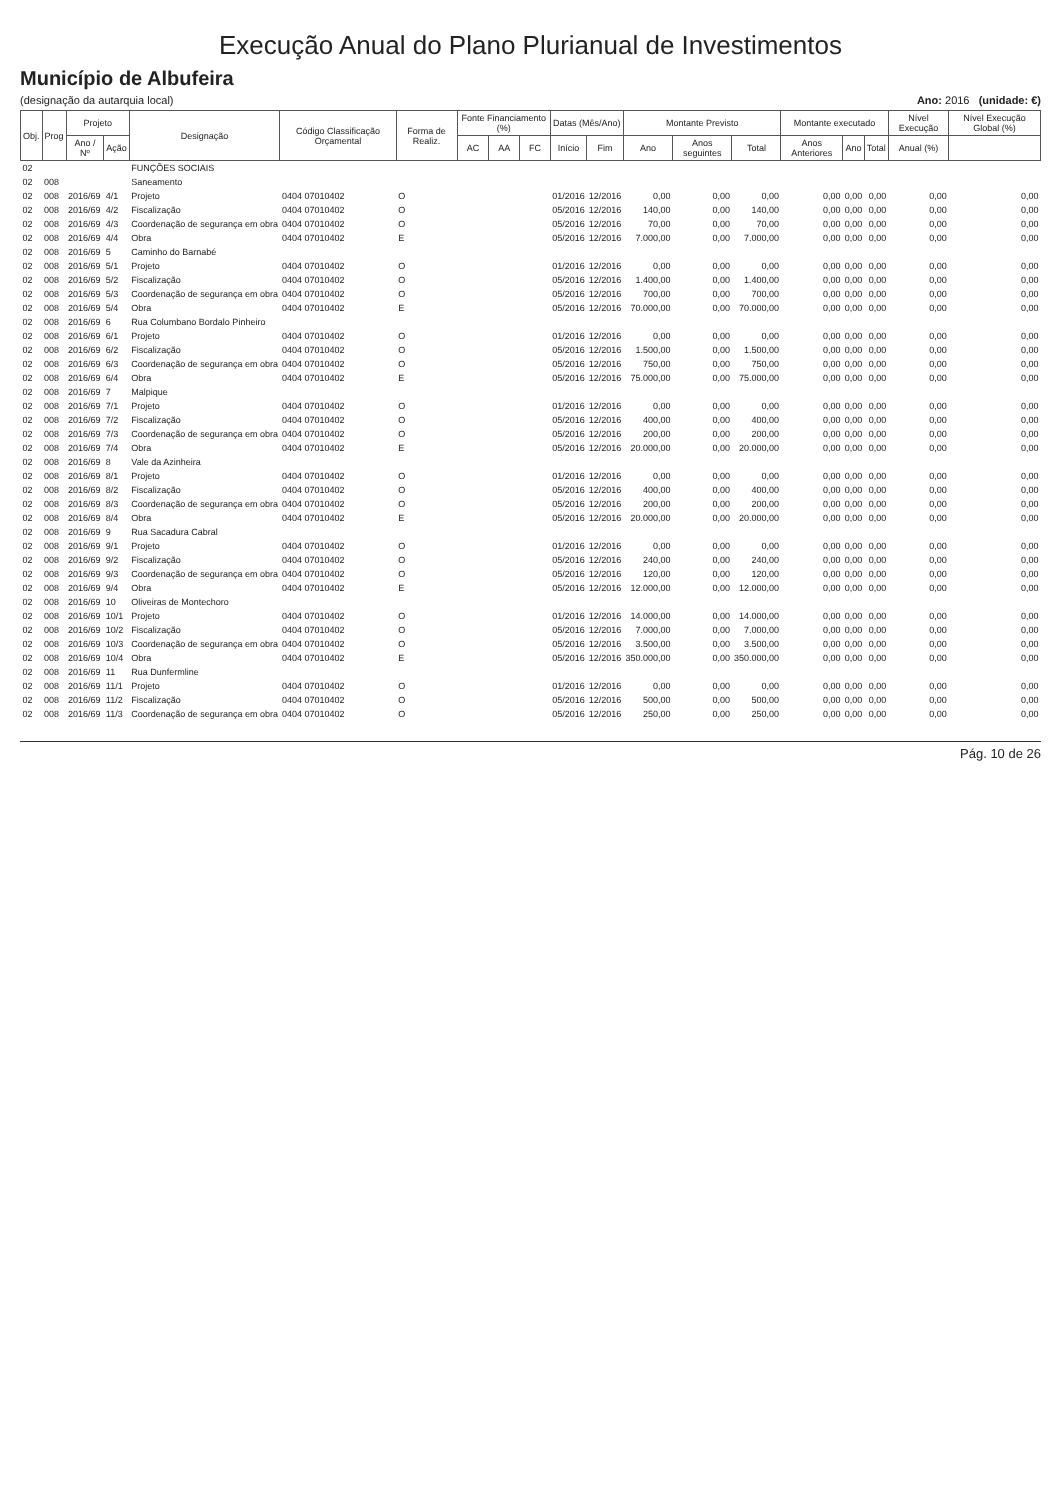Execução Anual do Plano Plurianual de Investimentos
Município de Albufeira
(designação da autarquia local) Ano: 2016 (unidade: €)
| Obj. | Prog | Projeto | | Designação | Código Classificação Orçamental | Forma de Realiz. | Fonte Financiamento (%) | | | Datas (Mês/Ano) | | Montante Previsto | | | Montante executado | | | Nível Execução | Nível Execução Global (%) |
| --- | --- | --- | --- | --- | --- | --- | --- | --- | --- | --- | --- | --- | --- | --- | --- | --- | --- | --- | --- |
| | | Ano / Nº | Ação | | | | AC | AA | FC | Início | Fim | Ano | Anos seguintes | Total | Anos Anteriores | Ano | Total | Anual (%) | |
| 02 | | | | FUNÇÕES SOCIAIS | | | | | | | | | | | | | | | |
| 02 | 008 | | | Saneamento | | | | | | | | | | | | | | | |
| 02 | 008 | 2016/69 | 4/1 | Projeto | 0404 07010402 | O | | | | 01/2016 | 12/2016 | 0,00 | 0,00 | 0,00 | 0,00 | 0,00 | 0,00 | 0,00 | 0,00 |
| 02 | 008 | 2016/69 | 4/2 | Fiscalização | 0404 07010402 | O | | | | 05/2016 | 12/2016 | 140,00 | 0,00 | 140,00 | 0,00 | 0,00 | 0,00 | 0,00 | 0,00 |
| 02 | 008 | 2016/69 | 4/3 | Coordenação de segurança em obra | 0404 07010402 | O | | | | 05/2016 | 12/2016 | 70,00 | 0,00 | 70,00 | 0,00 | 0,00 | 0,00 | 0,00 | 0,00 |
| 02 | 008 | 2016/69 | 4/4 | Obra | 0404 07010402 | E | | | | 05/2016 | 12/2016 | 7.000,00 | 0,00 | 7.000,00 | 0,00 | 0,00 | 0,00 | 0,00 | 0,00 |
| 02 | 008 | 2016/69 | 5 | Caminho do Barnabé | | | | | | | | | | | | | | | |
| 02 | 008 | 2016/69 | 5/1 | Projeto | 0404 07010402 | O | | | | 01/2016 | 12/2016 | 0,00 | 0,00 | 0,00 | 0,00 | 0,00 | 0,00 | 0,00 | 0,00 |
| 02 | 008 | 2016/69 | 5/2 | Fiscalização | 0404 07010402 | O | | | | 05/2016 | 12/2016 | 1.400,00 | 0,00 | 1.400,00 | 0,00 | 0,00 | 0,00 | 0,00 | 0,00 |
| 02 | 008 | 2016/69 | 5/3 | Coordenação de segurança em obra | 0404 07010402 | O | | | | 05/2016 | 12/2016 | 700,00 | 0,00 | 700,00 | 0,00 | 0,00 | 0,00 | 0,00 | 0,00 |
| 02 | 008 | 2016/69 | 5/4 | Obra | 0404 07010402 | E | | | | 05/2016 | 12/2016 | 70.000,00 | 0,00 | 70.000,00 | 0,00 | 0,00 | 0,00 | 0,00 | 0,00 |
| 02 | 008 | 2016/69 | 6 | Rua Columbano Bordalo Pinheiro | | | | | | | | | | | | | | | |
| 02 | 008 | 2016/69 | 6/1 | Projeto | 0404 07010402 | O | | | | 01/2016 | 12/2016 | 0,00 | 0,00 | 0,00 | 0,00 | 0,00 | 0,00 | 0,00 | 0,00 |
| 02 | 008 | 2016/69 | 6/2 | Fiscalização | 0404 07010402 | O | | | | 05/2016 | 12/2016 | 1.500,00 | 0,00 | 1.500,00 | 0,00 | 0,00 | 0,00 | 0,00 | 0,00 |
| 02 | 008 | 2016/69 | 6/3 | Coordenação de segurança em obra | 0404 07010402 | O | | | | 05/2016 | 12/2016 | 750,00 | 0,00 | 750,00 | 0,00 | 0,00 | 0,00 | 0,00 | 0,00 |
| 02 | 008 | 2016/69 | 6/4 | Obra | 0404 07010402 | E | | | | 05/2016 | 12/2016 | 75.000,00 | 0,00 | 75.000,00 | 0,00 | 0,00 | 0,00 | 0,00 | 0,00 |
| 02 | 008 | 2016/69 | 7 | Malpique | | | | | | | | | | | | | | | |
| 02 | 008 | 2016/69 | 7/1 | Projeto | 0404 07010402 | O | | | | 01/2016 | 12/2016 | 0,00 | 0,00 | 0,00 | 0,00 | 0,00 | 0,00 | 0,00 | 0,00 |
| 02 | 008 | 2016/69 | 7/2 | Fiscalização | 0404 07010402 | O | | | | 05/2016 | 12/2016 | 400,00 | 0,00 | 400,00 | 0,00 | 0,00 | 0,00 | 0,00 | 0,00 |
| 02 | 008 | 2016/69 | 7/3 | Coordenação de segurança em obra | 0404 07010402 | O | | | | 05/2016 | 12/2016 | 200,00 | 0,00 | 200,00 | 0,00 | 0,00 | 0,00 | 0,00 | 0,00 |
| 02 | 008 | 2016/69 | 7/4 | Obra | 0404 07010402 | E | | | | 05/2016 | 12/2016 | 20.000,00 | 0,00 | 20.000,00 | 0,00 | 0,00 | 0,00 | 0,00 | 0,00 |
| 02 | 008 | 2016/69 | 8 | Vale da Azinheira | | | | | | | | | | | | | | | |
| 02 | 008 | 2016/69 | 8/1 | Projeto | 0404 07010402 | O | | | | 01/2016 | 12/2016 | 0,00 | 0,00 | 0,00 | 0,00 | 0,00 | 0,00 | 0,00 | 0,00 |
| 02 | 008 | 2016/69 | 8/2 | Fiscalização | 0404 07010402 | O | | | | 05/2016 | 12/2016 | 400,00 | 0,00 | 400,00 | 0,00 | 0,00 | 0,00 | 0,00 | 0,00 |
| 02 | 008 | 2016/69 | 8/3 | Coordenação de segurança em obra | 0404 07010402 | O | | | | 05/2016 | 12/2016 | 200,00 | 0,00 | 200,00 | 0,00 | 0,00 | 0,00 | 0,00 | 0,00 |
| 02 | 008 | 2016/69 | 8/4 | Obra | 0404 07010402 | E | | | | 05/2016 | 12/2016 | 20.000,00 | 0,00 | 20.000,00 | 0,00 | 0,00 | 0,00 | 0,00 | 0,00 |
| 02 | 008 | 2016/69 | 9 | Rua Sacadura Cabral | | | | | | | | | | | | | | | |
| 02 | 008 | 2016/69 | 9/1 | Projeto | 0404 07010402 | O | | | | 01/2016 | 12/2016 | 0,00 | 0,00 | 0,00 | 0,00 | 0,00 | 0,00 | 0,00 | 0,00 |
| 02 | 008 | 2016/69 | 9/2 | Fiscalização | 0404 07010402 | O | | | | 05/2016 | 12/2016 | 240,00 | 0,00 | 240,00 | 0,00 | 0,00 | 0,00 | 0,00 | 0,00 |
| 02 | 008 | 2016/69 | 9/3 | Coordenação de segurança em obra | 0404 07010402 | O | | | | 05/2016 | 12/2016 | 120,00 | 0,00 | 120,00 | 0,00 | 0,00 | 0,00 | 0,00 | 0,00 |
| 02 | 008 | 2016/69 | 9/4 | Obra | 0404 07010402 | E | | | | 05/2016 | 12/2016 | 12.000,00 | 0,00 | 12.000,00 | 0,00 | 0,00 | 0,00 | 0,00 | 0,00 |
| 02 | 008 | 2016/69 | 10 | Oliveiras de Montechoro | | | | | | | | | | | | | | | |
| 02 | 008 | 2016/69 | 10/1 | Projeto | 0404 07010402 | O | | | | 01/2016 | 12/2016 | 14.000,00 | 0,00 | 14.000,00 | 0,00 | 0,00 | 0,00 | 0,00 | 0,00 |
| 02 | 008 | 2016/69 | 10/2 | Fiscalização | 0404 07010402 | O | | | | 05/2016 | 12/2016 | 7.000,00 | 0,00 | 7.000,00 | 0,00 | 0,00 | 0,00 | 0,00 | 0,00 |
| 02 | 008 | 2016/69 | 10/3 | Coordenação de segurança em obra | 0404 07010402 | O | | | | 05/2016 | 12/2016 | 3.500,00 | 0,00 | 3.500,00 | 0,00 | 0,00 | 0,00 | 0,00 | 0,00 |
| 02 | 008 | 2016/69 | 10/4 | Obra | 0404 07010402 | E | | | | 05/2016 | 12/2016 | 350.000,00 | 0,00 | 350.000,00 | 0,00 | 0,00 | 0,00 | 0,00 | 0,00 |
| 02 | 008 | 2016/69 | 11 | Rua Dunfermline | | | | | | | | | | | | | | | |
| 02 | 008 | 2016/69 | 11/1 | Projeto | 0404 07010402 | O | | | | 01/2016 | 12/2016 | 0,00 | 0,00 | 0,00 | 0,00 | 0,00 | 0,00 | 0,00 | 0,00 |
| 02 | 008 | 2016/69 | 11/2 | Fiscalização | 0404 07010402 | O | | | | 05/2016 | 12/2016 | 500,00 | 0,00 | 500,00 | 0,00 | 0,00 | 0,00 | 0,00 | 0,00 |
| 02 | 008 | 2016/69 | 11/3 | Coordenação de segurança em obra | 0404 07010402 | O | | | | 05/2016 | 12/2016 | 250,00 | 0,00 | 250,00 | 0,00 | 0,00 | 0,00 | 0,00 | 0,00 |
Pág. 10 de 26